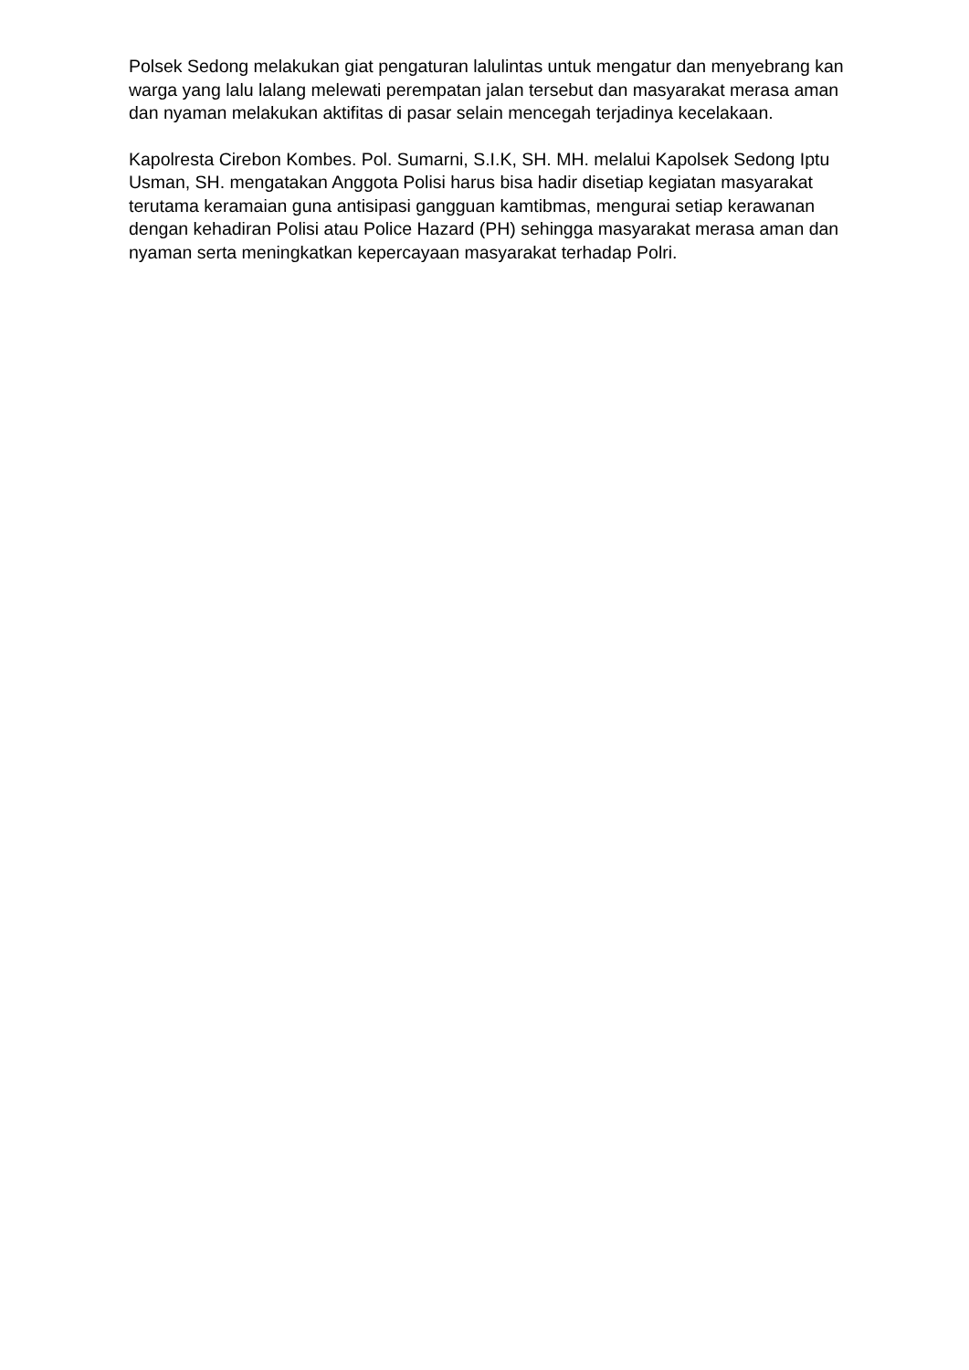Polsek Sedong melakukan giat pengaturan lalulintas untuk mengatur dan menyebrang kan warga yang lalu lalang melewati perempatan jalan tersebut dan masyarakat merasa aman dan nyaman melakukan aktifitas di pasar selain mencegah terjadinya kecelakaan.
Kapolresta Cirebon Kombes. Pol. Sumarni, S.I.K, SH. MH. melalui Kapolsek Sedong Iptu Usman, SH. mengatakan Anggota Polisi harus bisa hadir disetiap kegiatan masyarakat terutama keramaian guna antisipasi gangguan kamtibmas, mengurai setiap kerawanan dengan kehadiran Polisi atau Police Hazard (PH) sehingga masyarakat merasa aman dan nyaman serta meningkatkan kepercayaan masyarakat terhadap Polri.